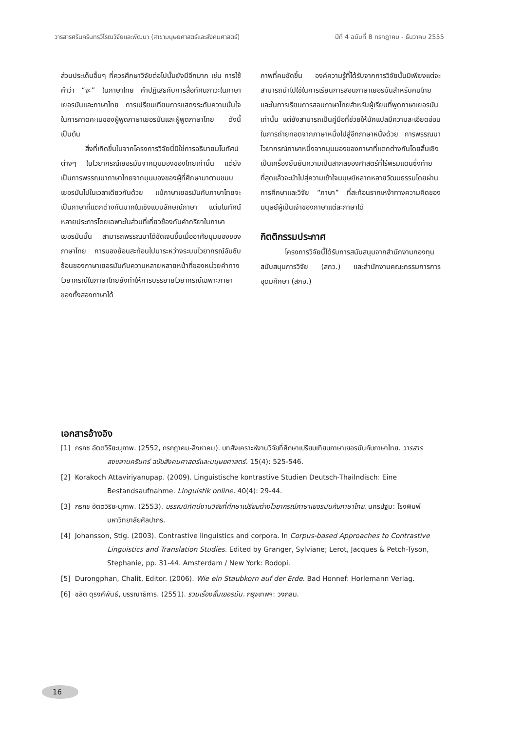วารสารศรีนครินทรวิโรฒวิจัยและพัฒนา (สาขามนุษยศาสตร์และสังคมศาสตร์) ปีที่ 4 ฉบับที่ 8 กรกฎาคม - ธันวาคม 2555
ส่วนประเด็นอื่นๆ ที่ควรศึกษาวิจัยต่อไปนั้นยังมีอีกมาก เช่น การใช้คำว่า “จะ” ในภาษาไทย คำปฏิเสธกับการสื่อทัศนภาวะในภาษาเยอรมันและภาษาไทย การเปรียบเทียบการแสดงระดับความมั่นใจในการคาดคะเนของผู้พูดภาษาเยอรมันและผู้พูดภาษาไทย ดังนี้เป็นต้น
สิ่งที่เกิดขึ้นในจากโครงการวิจัยนี้มิใช่การอธิบายมโนทัศน์ต่างๆ ในไวยากรณ์เยอรมันจากมุมมองของไทยเท่านั้น แต่ยังเป็นการพรรณนาภาษาไทยจากมุมมองของผู้ที่ศึกษามาตามขนบเยอรมันไปในเวลาเดียวกันด้วย แม้ภาษาเยอรมันกับภาษาไทยจะเป็นภาษาที่แตกต่างกันมากในเชิงแบบลักษณ์ภาษา แต่มโนทัศน์หลายประการโดยเฉพาะในส่วนที่เกี่ยวข้องกับคำกริยาในภาษาเยอรมันนั้น สามารถพรรณนาได้ชัดเจนขึ้นเมื่ออาศัยมุมมองของภาษาไทย การมองย้อนสะท้อนไปมาระหว่างระบบไวยากรณ์อันซับซ้อนของภาษาเยอรมันกับความหลายหลายหน้าที่ของหน่วยคำทางไวยากรณ์ในภาษาไทยยังทำให้การบรรยายไวยากรณ์เฉพาะภาษาของทั้งสองภาษาได้
ภาพที่คมชัดขึ้น องค์ความรู้ที่ได้รับจากการวิจัยนั้นมิเพียงแต่จะสามารถนำไปใช้ในการเรียนการสอนภาษาเยอรมันสำหรับคนไทยและในการเรียนการสอนภาษาไทยสำหรับผู้เรียนที่พูดภาษาเยอรมันเท่านั้น แต่ยังสามารถเป็นคู่มือที่ช่วยให้นักแปลมีความละเอียดอ่อนในการถ่ายทอดจากภาษาหนึ่งไปสู่อีกภาษาหนึ่งด้วย การพรรณนาไวยากรณ์ภาษาหนึ่งจากมุมมองของภาษาที่แตกต่างกันโดยสิ้นเชิงเป็นเครื่องยืนยันความเป็นสากลของศาสตร์ที่ไร้พรมแดนซึ่งท้ายที่สุดแล้วจะนำไปสู่ความเข้าใจมนุษย์หลากหลายวัฒนธรรมโดยผ่านการศึกษาและวิจัย “ภาษา” ที่สะท้อนรากเหง้าทางความคิดของมนุษย์ผู้เป็นเจ้าของภาษาแต่ละภาษาได้
กิตติกรรมประกาศ
โครงการวิจัยนี้ได้รับการสนับสนุนจากสำนักงานกองทุนสนับสนุนการวิจัย (สกว.) และสำนักงานคณะกรรมการการอุดมศึกษา (สกอ.)
เอกสารอ้างอิง
[1] กรกช อัตตวิริยะนุภาพ. (2552, กรกฎาคม-สิงหาคม). บทสังเคราะห์งานวิจัยที่ศึกษาเปรียบเทียบภาษาเยอรมันกับภาษาไทย. วารสารสงขลานครินทร์ ฉบับสังคมศาสตร์และมนุษยศาสตร์. 15(4): 525-546.
[2] Korakoch Attaviriyanupap. (2009). Linguistische kontrastive Studien Deutsch-Thailndisch: Eine Bestandsaufnahme. Linguistik online. 40(4): 29-44.
[3] กรกช อัตตวิริยะนุภาพ. (2553). บรรณนิทัศน์งานวิจัยที่ศึกษาเปรียบต่างไวยากรณ์ภาษาเยอรมันกับภาษาไทย. นครปฐม: โรงพิมพ์มหาวิทยาลัยศิลปากร.
[4] Johansson, Stig. (2003). Contrastive linguistics and corpora. In Corpus-based Approaches to Contrastive Linguistics and Translation Studies. Edited by Granger, Sylviane; Lerot, Jacques & Petch-Tyson, Stephanie, pp. 31-44. Amsterdam / New York: Rodopi.
[5] Durongphan, Chalit, Editor. (2006). Wie ein Staubkorn auf der Erde. Bad Honnef: Horlemann Verlag.
[6] ชลิต ดุรงค์พันธ์, บรรณาธิการ. (2551). รวมเรื่องสั้นเยอรมัน. กรุงเทพฯ: วงกลม.
16